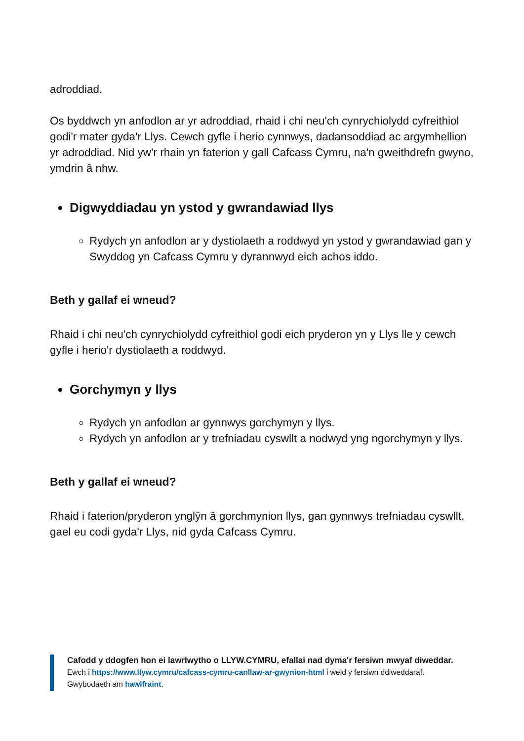adroddiad.
Os byddwch yn anfodlon ar yr adroddiad, rhaid i chi neu'ch cynrychiolydd cyfreithiol godi'r mater gyda'r Llys. Cewch gyfle i herio cynnwys, dadansoddiad ac argymhellion yr adroddiad. Nid yw'r rhain yn faterion y gall Cafcass Cymru, na'n gweithdrefn gwyno, ymdrin â nhw.
Digwyddiadau yn ystod y gwrandawiad llys
Rydych yn anfodlon ar y dystiolaeth a roddwyd yn ystod y gwrandawiad gan y Swyddog yn Cafcass Cymru y dyrannwyd eich achos iddo.
Beth y gallaf ei wneud?
Rhaid i chi neu'ch cynrychiolydd cyfreithiol godi eich pryderon yn y Llys lle y cewch gyfle i herio'r dystiolaeth a roddwyd.
Gorchymyn y llys
Rydych yn anfodlon ar gynnwys gorchymyn y llys.
Rydych yn anfodlon ar y trefniadau cyswllt a nodwyd yng ngorchymyn y llys.
Beth y gallaf ei wneud?
Rhaid i faterion/pryderon ynglŷn â gorchmynion llys, gan gynnwys trefniadau cyswllt, gael eu codi gyda'r Llys, nid gyda Cafcass Cymru.
Cafodd y ddogfen hon ei lawrlwytho o LLYW.CYMRU, efallai nad dyma'r fersiwn mwyaf diweddar.
Ewch i https://www.llyw.cymru/cafcass-cymru-canllaw-ar-gwynion-html i weld y fersiwn ddiweddaraf.
Gwybodaeth am hawlfraint.